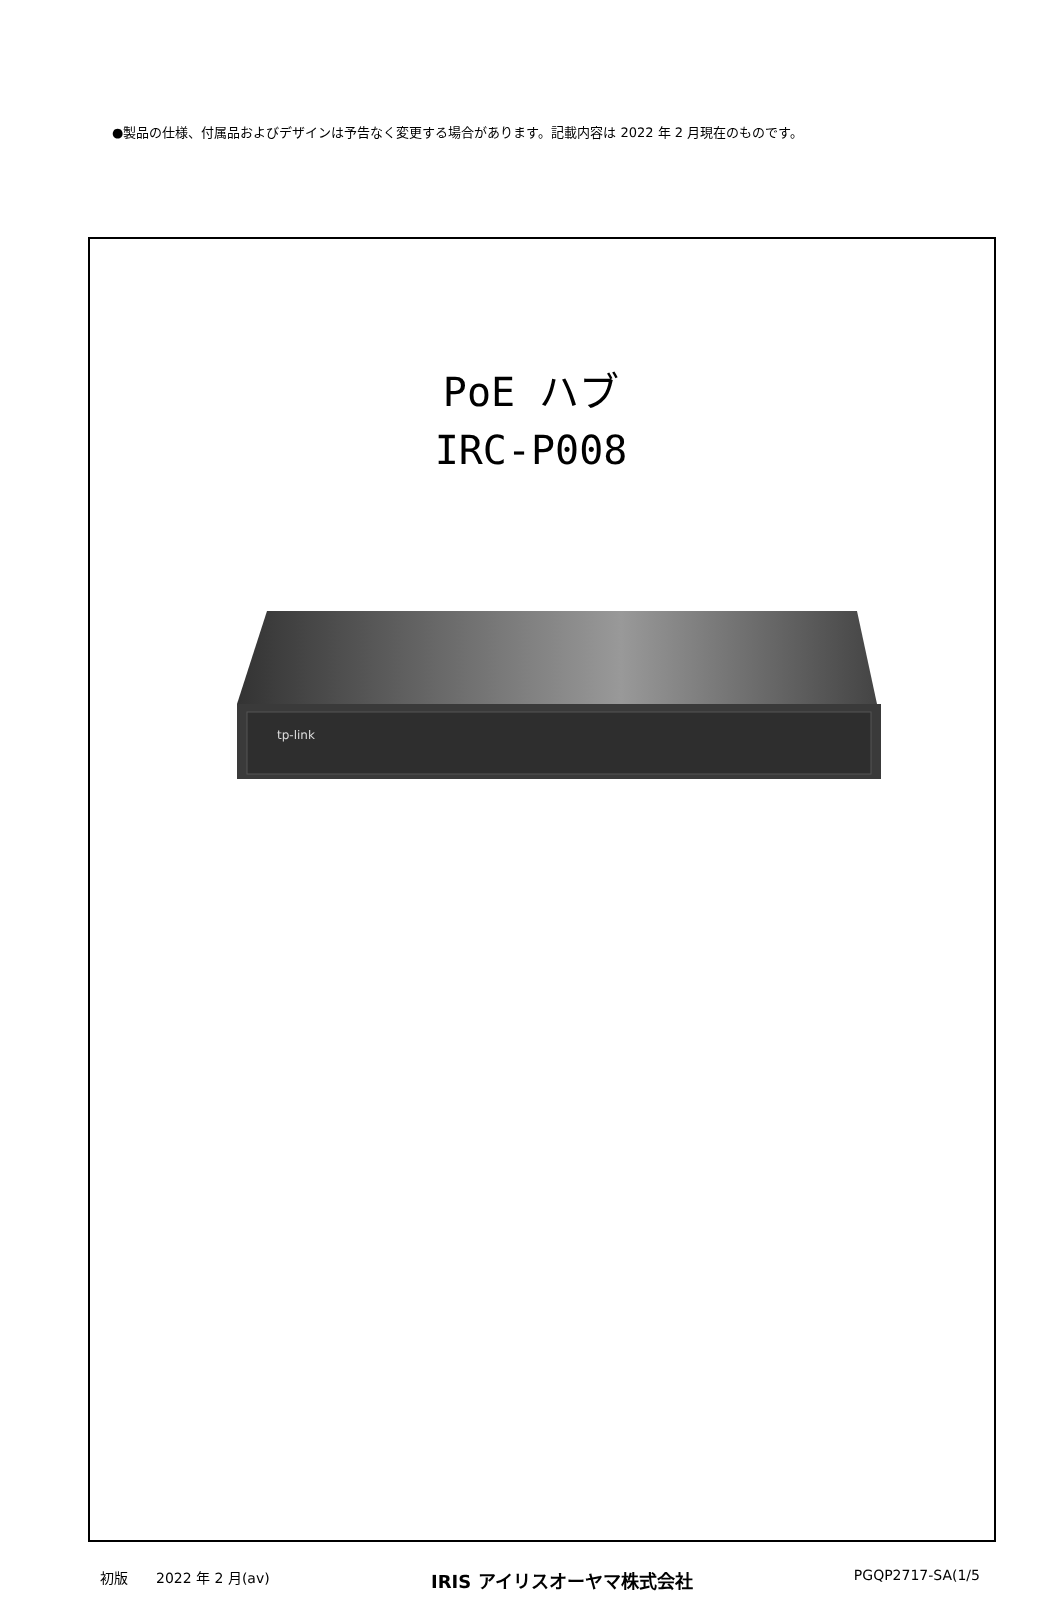●製品の仕様、付属品およびデザインは予告なく変更する場合があります。記載内容は 2022 年 2 月現在のものです。
PoE ハブ
IRC-P008
tp-link
初版　　2022 年 2 月(av) IRIS アイリスオーヤマ株式会社 PGQP2717-SA(1/5